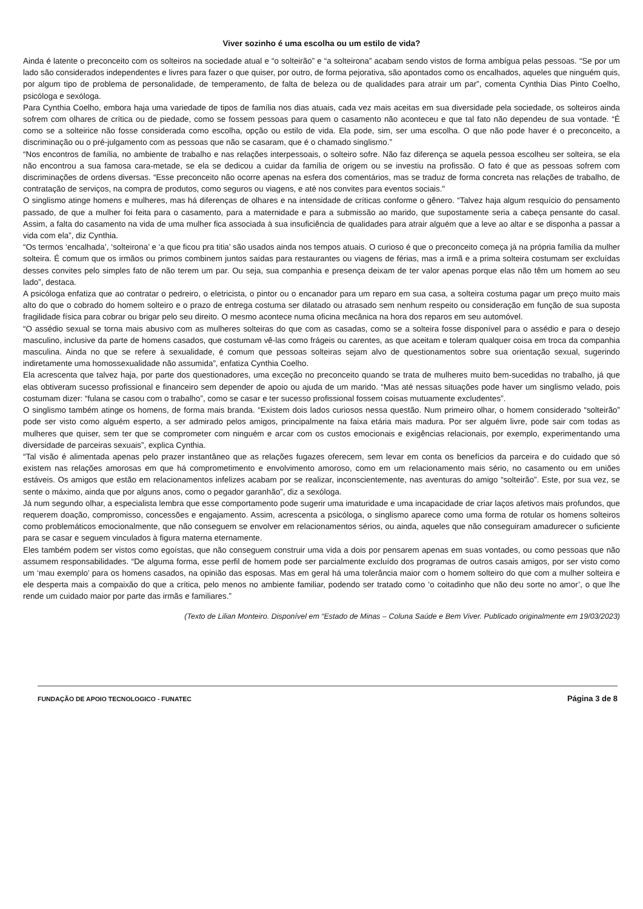Viver sozinho é uma escolha ou um estilo de vida?
Ainda é latente o preconceito com os solteiros na sociedade atual e “o solteirão” e “a solteirona” acabam sendo vistos de forma ambígua pelas pessoas. “Se por um lado são considerados independentes e livres para fazer o que quiser, por outro, de forma pejorativa, são apontados como os encalhados, aqueles que ninguém quis, por algum tipo de problema de personalidade, de temperamento, de falta de beleza ou de qualidades para atrair um par”, comenta Cynthia Dias Pinto Coelho, psicóloga e sexóloga.
Para Cynthia Coelho, embora haja uma variedade de tipos de família nos dias atuais, cada vez mais aceitas em sua diversidade pela sociedade, os solteiros ainda sofrem com olhares de crítica ou de piedade, como se fossem pessoas para quem o casamento não aconteceu e que tal fato não dependeu de sua vontade. “É como se a solteirice não fosse considerada como escolha, opção ou estilo de vida. Ela pode, sim, ser uma escolha. O que não pode haver é o preconceito, a discriminação ou o pré-julgamento com as pessoas que não se casaram, que é o chamado singlismo.”
“Nos encontros de família, no ambiente de trabalho e nas relações interpessoais, o solteiro sofre. Não faz diferença se aquela pessoa escolheu ser solteira, se ela não encontrou a sua famosa cara-metade, se ela se dedicou a cuidar da família de origem ou se investiu na profissão. O fato é que as pessoas sofrem com discriminações de ordens diversas. “Esse preconceito não ocorre apenas na esfera dos comentários, mas se traduz de forma concreta nas relações de trabalho, de contratação de serviços, na compra de produtos, como seguros ou viagens, e até nos convites para eventos sociais."
O singlismo atinge homens e mulheres, mas há diferenças de olhares e na intensidade de críticas conforme o gênero. “Talvez haja algum resquício do pensamento passado, de que a mulher foi feita para o casamento, para a maternidade e para a submissão ao marido, que supostamente seria a cabeça pensante do casal. Assim, a falta do casamento na vida de uma mulher fica associada à sua insuficiência de qualidades para atrair alguém que a leve ao altar e se disponha a passar a vida com ela”, diz Cynthia.
“Os termos ‘encalhada’, ‘solteirona’ e ‘a que ficou pra titia’ são usados ainda nos tempos atuais. O curioso é que o preconceito começa já na própria família da mulher solteira. É comum que os irmãos ou primos combinem juntos saídas para restaurantes ou viagens de férias, mas a irmã e a prima solteira costumam ser excluídas desses convites pelo simples fato de não terem um par. Ou seja, sua companhia e presença deixam de ter valor apenas porque elas não têm um homem ao seu lado”, destaca.
A psicóloga enfatiza que ao contratar o pedreiro, o eletricista, o pintor ou o encanador para um reparo em sua casa, a solteira costuma pagar um preço muito mais alto do que o cobrado do homem solteiro e o prazo de entrega costuma ser dilatado ou atrasado sem nenhum respeito ou consideração em função de sua suposta fragilidade física para cobrar ou brigar pelo seu direito. O mesmo acontece numa oficina mecânica na hora dos reparos em seu automóvel.
“O assédio sexual se torna mais abusivo com as mulheres solteiras do que com as casadas, como se a solteira fosse disponível para o assédio e para o desejo masculino, inclusive da parte de homens casados, que costumam vê-las como frágeis ou carentes, as que aceitam e toleram qualquer coisa em troca da companhia masculina. Ainda no que se refere à sexualidade, é comum que pessoas solteiras sejam alvo de questionamentos sobre sua orientação sexual, sugerindo indiretamente uma homossexualidade não assumida”, enfatiza Cynthia Coelho.
Ela acrescenta que talvez haja, por parte dos questionadores, uma exceção no preconceito quando se trata de mulheres muito bem-sucedidas no trabalho, já que elas obtiveram sucesso profissional e financeiro sem depender de apoio ou ajuda de um marido. “Mas até nessas situações pode haver um singlismo velado, pois costumam dizer: “fulana se casou com o trabalho”, como se casar e ter sucesso profissional fossem coisas mutuamente excludentes”.
O singlismo também atinge os homens, de forma mais branda. “Existem dois lados curiosos nessa questão. Num primeiro olhar, o homem considerado “solteirão” pode ser visto como alguém esperto, a ser admirado pelos amigos, principalmente na faixa etária mais madura. Por ser alguém livre, pode sair com todas as mulheres que quiser, sem ter que se comprometer com ninguém e arcar com os custos emocionais e exigências relacionais, por exemplo, experimentando uma diversidade de parceiras sexuais”, explica Cynthia.
“Tal visão é alimentada apenas pelo prazer instantâneo que as relações fugazes oferecem, sem levar em conta os benefícios da parceira e do cuidado que só existem nas relações amorosas em que há comprometimento e envolvimento amoroso, como em um relacionamento mais sério, no casamento ou em uniões estáveis. Os amigos que estão em relacionamentos infelizes acabam por se realizar, inconscientemente, nas aventuras do amigo “solteirão”. Este, por sua vez, se sente o máximo, ainda que por alguns anos, como o pegador garanhão”, diz a sexóloga.
Já num segundo olhar, a especialista lembra que esse comportamento pode sugerir uma imaturidade e uma incapacidade de criar laços afetivos mais profundos, que requerem doação, compromisso, concessões e engajamento. Assim, acrescenta a psicóloga, o singlismo aparece como uma forma de rotular os homens solteiros como problemáticos emocionalmente, que não conseguem se envolver em relacionamentos sérios, ou ainda, aqueles que não conseguiram amadurecer o suficiente para se casar e seguem vinculados à figura materna eternamente.
Eles também podem ser vistos como egoístas, que não conseguem construir uma vida a dois por pensarem apenas em suas vontades, ou como pessoas que não assumem responsabilidades. “De alguma forma, esse perfil de homem pode ser parcialmente excluído dos programas de outros casais amigos, por ser visto como um ‘mau exemplo’ para os homens casados, na opinião das esposas. Mas em geral há uma tolerância maior com o homem solteiro do que com a mulher solteira e ele desperta mais a compaixão do que a crítica, pelo menos no ambiente familiar, podendo ser tratado como ‘o coitadinho que não deu sorte no amor’, o que lhe rende um cuidado maior por parte das irmãs e familiares.”
(Texto de Lilian Monteiro. Disponível em “Estado de Minas – Coluna Saúde e Bem Viver. Publicado originalmente em 19/03/2023)
FUNDAÇÃO DE APOIO TECNOLOGICO - FUNATEC Página 3 de 8